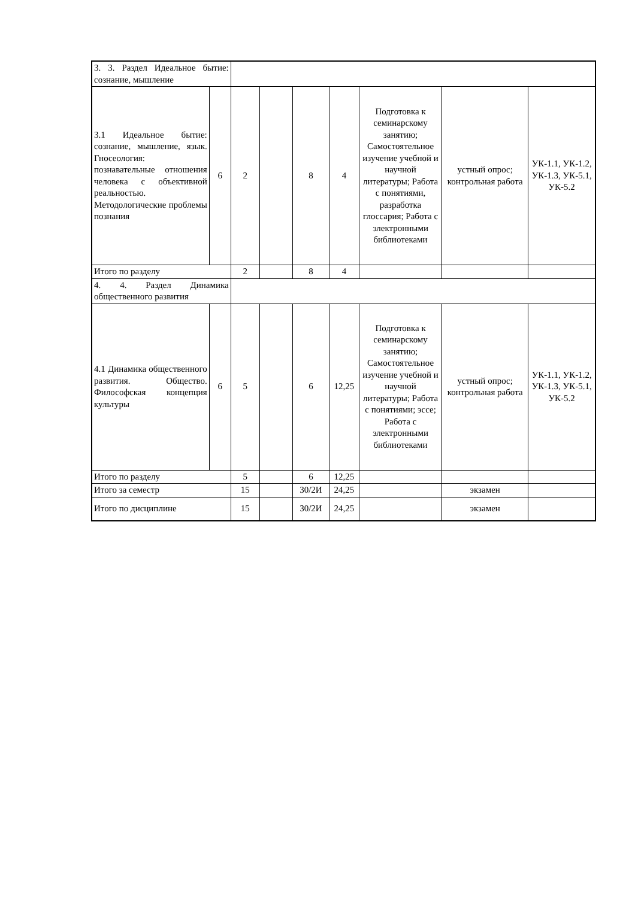| 3. 3. Раздел Идеальное бытие: сознание, мышление | | | | | | | | |
| 3.1 Идеальное бытие: сознание, мышление, язык. Гносеология: познавательные отношения человека с объективной реальностью. Методологические проблемы познания | 6 | 2 | | 8 | 4 | Подготовка к семинарскому занятию; Самостоятельное изучение учебной и научной литературы; Работа с понятиями, разработка глоссария; Работа с электронными библиотеками | устный опрос; контрольная работа | УК-1.1, УК-1.2, УК-1.3, УК-5.1, УК-5.2 |
| Итого по разделу | | 2 | | 8 | 4 | | | |
| 4. 4. Раздел Динамика общественного развития | | | | | | | | |
| 4.1 Динамика общественного развития. Общество. Философская концепция культуры | 6 | 5 | | 6 | 12,25 | Подготовка к семинарскому занятию; Самостоятельное изучение учебной и научной литературы; Работа с понятиями; эссе; Работа с электронными библиотеками | устный опрос; контрольная работа | УК-1.1, УК-1.2, УК-1.3, УК-5.1, УК-5.2 |
| Итого по разделу | | 5 | | 6 | 12,25 | | | |
| Итого за семестр | | 15 | | 30/2И | 24,25 | | экзамен | |
| Итого по дисциплине | | 15 | | 30/2И | 24,25 | | экзамен | |